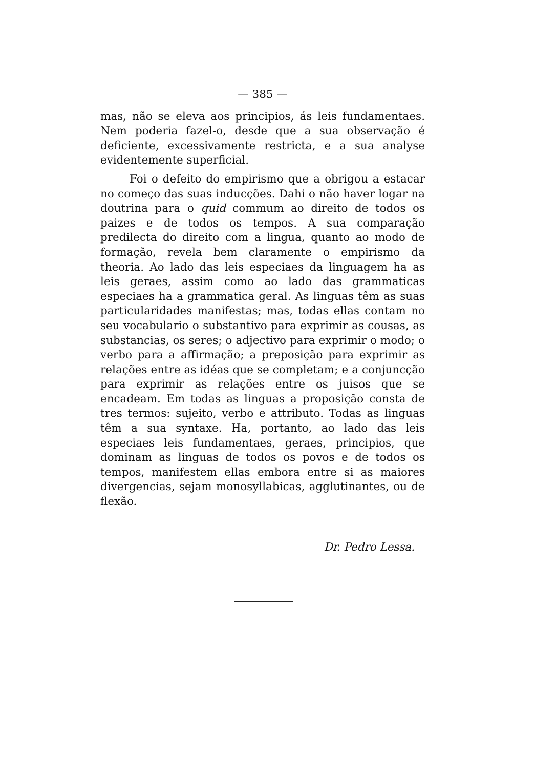— 385 —
mas, não se eleva aos principios, ás leis fundamentaes. Nem poderia fazel-o, desde que a sua observação é deficiente, excessivamente restricta, e a sua analyse evidentemente superficial.
Foi o defeito do empirismo que a obrigou a estacar no começo das suas inducções. Dahi o não haver logar na doutrina para o quid commum ao direito de todos os paizes e de todos os tempos. A sua comparação predilecta do direito com a lingua, quanto ao modo de formação, revela bem claramente o empirismo da theoria. Ao lado das leis especiaes da linguagem ha as leis geraes, assim como ao lado das grammaticas especiaes ha a grammatica geral. As linguas têm as suas particularidades manifestas; mas, todas ellas contam no seu vocabulario o substantivo para exprimir as cousas, as substancias, os seres; o adjectivo para exprimir o modo; o verbo para a affirmação; a preposição para exprimir as relações entre as idéas que se completam; e a conjuncção para exprimir as relações entre os juisos que se encadeam. Em todas as linguas a proposição consta de tres termos: sujeito, verbo e attributo. Todas as linguas têm a sua syntaxe. Ha, portanto, ao lado das leis especiaes leis fundamentaes, geraes, principios, que dominam as linguas de todos os povos e de todos os tempos, manifestem ellas embora entre si as maiores divergencias, sejam monosyllabicas, agglutinantes, ou de flexão.
Dr. Pedro Lessa.